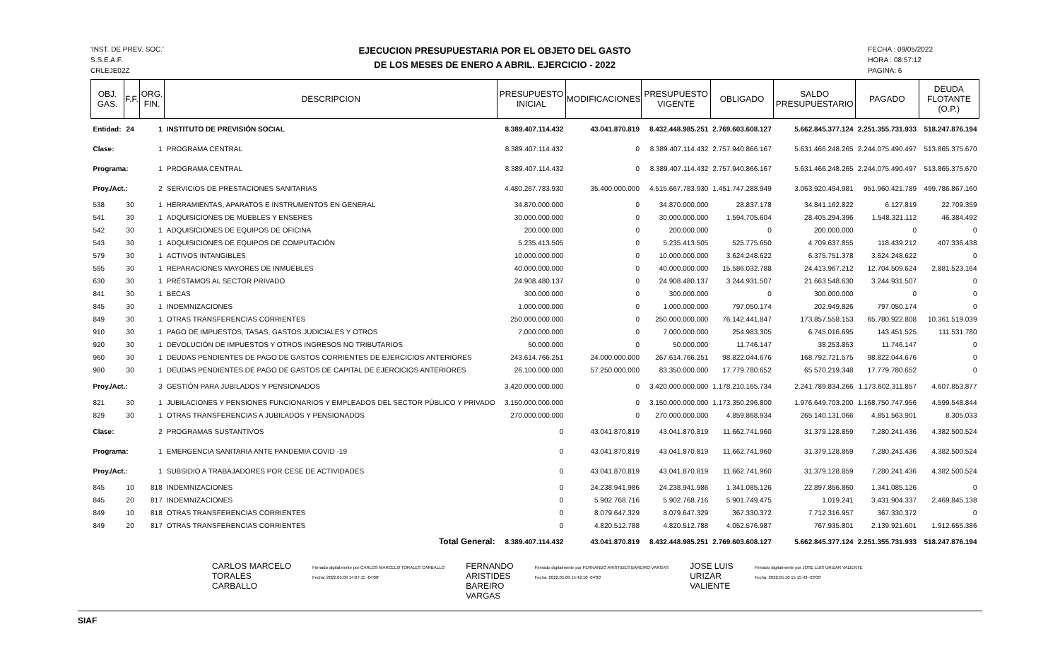'INST. DE PREV. SOC.'
S.S.E.A.F.
CRLEJE02Z
EJECUCION PRESUPUESTARIA POR EL OBJETO DEL GASTO
DE LOS MESES DE ENERO A ABRIL. EJERCICIO - 2022
FECHA : 09/05/2022
HORA : 08:57:12
PAGINA: 6
| OBJ. GAS. | F.F. | ORG. FIN. | DESCRIPCION | PRESUPUESTO INICIAL | MODIFICACIONES | PRESUPUESTO VIGENTE | OBLIGADO | SALDO PRESUPUESTARIO | PAGADO | DEUDA FLOTANTE (O.P.) |
| --- | --- | --- | --- | --- | --- | --- | --- | --- | --- | --- |
| Entidad: | 24 | 1 | INSTITUTO DE PREVISIÓN SOCIAL | 8.389.407.114.432 | 43.041.870.819 | 8.432.448.985.251 | 2.769.603.608.127 | 5.662.845.377.124 | 2.251.355.731.933 | 518.247.876.194 |
| Clase: | | 1 | PROGRAMA CENTRAL | 8.389.407.114.432 | 0 | 8.389.407.114.432 | 2.757.940.866.167 | 5.631.466.248.265 | 2.244.075.490.497 | 513.865.375.670 |
| Programa: | | 1 | PROGRAMA CENTRAL | 8.389.407.114.432 | 0 | 8.389.407.114.432 | 2.757.940.866.167 | 5.631.466.248.265 | 2.244.075.490.497 | 513.865.375.670 |
| Proy./Act.: | | 2 | SERVICIOS DE PRESTACIONES SANITARIAS | 4.480.267.783.930 | 35.400.000.000 | 4.515.667.783.930 | 1.451.747.288.949 | 3.063.920.494.981 | 951.960.421.789 | 499.786.867.160 |
| 538 | 30 | 1 | HERRAMIENTAS, APARATOS E INSTRUMENTOS EN GENERAL | 34.870.000.000 | 0 | 34.870.000.000 | 28.837.178 | 34.841.162.822 | 6.127.819 | 22.709.359 |
| 541 | 30 | 1 | ADQUISICIONES DE MUEBLES Y ENSERES | 30.000.000.000 | 0 | 30.000.000.000 | 1.594.705.604 | 28.405.294.396 | 1.548.321.112 | 46.384.492 |
| 542 | 30 | 1 | ADQUISICIONES DE EQUIPOS DE OFICINA | 200.000.000 | 0 | 200.000.000 | 0 | 200.000.000 | 0 | 0 |
| 543 | 30 | 1 | ADQUISICIONES DE EQUIPOS DE COMPUTACIÓN | 5.235.413.505 | 0 | 5.235.413.505 | 525.775.650 | 4.709.637.855 | 118.439.212 | 407.336.438 |
| 579 | 30 | 1 | ACTIVOS INTANGIBLES | 10.000.000.000 | 0 | 10.000.000.000 | 3.624.248.622 | 6.375.751.378 | 3.624.248.622 | 0 |
| 595 | 30 | 1 | REPARACIONES MAYORES DE INMUEBLES | 40.000.000.000 | 0 | 40.000.000.000 | 15.586.032.788 | 24.413.967.212 | 12.704.509.624 | 2.881.523.164 |
| 630 | 30 | 1 | PRÉSTAMOS AL SECTOR PRIVADO | 24.908.480.137 | 0 | 24.908.480.137 | 3.244.931.507 | 21.663.548.630 | 3.244.931.507 | 0 |
| 841 | 30 | 1 | BECAS | 300.000.000 | 0 | 300.000.000 | 0 | 300.000.000 | 0 | 0 |
| 845 | 30 | 1 | INDEMNIZACIONES | 1.000.000.000 | 0 | 1.000.000.000 | 797.050.174 | 202.949.826 | 797.050.174 | 0 |
| 849 | 30 | 1 | OTRAS TRANSFERENCIAS CORRIENTES | 250.000.000.000 | 0 | 250.000.000.000 | 76.142.441.847 | 173.857.558.153 | 65.780.922.808 | 10.361.519.039 |
| 910 | 30 | 1 | PAGO DE IMPUESTOS, TASAS, GASTOS JUDICIALES Y OTROS | 7.000.000.000 | 0 | 7.000.000.000 | 254.983.305 | 6.745.016.695 | 143.451.525 | 111.531.780 |
| 920 | 30 | 1 | DEVOLUCIÓN DE IMPUESTOS Y OTROS INGRESOS NO TRIBUTARIOS | 50.000.000 | 0 | 50.000.000 | 11.746.147 | 38.253.853 | 11.746.147 | 0 |
| 960 | 30 | 1 | DEUDAS PENDIENTES DE PAGO DE GASTOS CORRIENTES DE EJERCICIOS ANTERIORES | 243.614.766.251 | 24.000.000.000 | 267.614.766.251 | 98.822.044.676 | 168.792.721.575 | 98.822.044.676 | 0 |
| 980 | 30 | 1 | DEUDAS PENDIENTES DE PAGO DE GASTOS DE CAPITAL DE EJERCICIOS ANTERIORES | 26.100.000.000 | 57.250.000.000 | 83.350.000.000 | 17.779.780.652 | 65.570.219.348 | 17.779.780.652 | 0 |
| Proy./Act.: | | 3 | GESTIÓN PARA JUBILADOS Y PENSIONADOS | 3.420.000.000.000 | 0 | 3.420.000.000.000 | 1.178.210.165.734 | 2.241.789.834.266 | 1.173.602.311.857 | 4.607.853.877 |
| 821 | 30 | 1 | JUBILACIONES Y PENSIONES FUNCIONARIOS Y EMPLEADOS DEL SECTOR PÚBLICO Y PRIVADO | 3.150.000.000.000 | 0 | 3.150.000.000.000 | 1.173.350.296.800 | 1.976.649.703.200 | 1.168.750.747.956 | 4.599.548.844 |
| 829 | 30 | 1 | OTRAS TRANSFERENCIAS A JUBILADOS Y PENSIONADOS | 270.000.000.000 | 0 | 270.000.000.000 | 4.859.868.934 | 265.140.131.066 | 4.851.563.901 | 8.305.033 |
| Clase: | | 2 | PROGRAMAS SUSTANTIVOS | 0 | 43.041.870.819 | 43.041.870.819 | 11.662.741.960 | 31.379.128.859 | 7.280.241.436 | 4.382.500.524 |
| Programa: | | 1 | EMERGENCIA SANITARIA ANTE PANDEMIA COVID -19 | 0 | 43.041.870.819 | 43.041.870.819 | 11.662.741.960 | 31.379.128.859 | 7.280.241.436 | 4.382.500.524 |
| Proy./Act.: | | 1 | SUBSIDIO A TRABAJADORES POR CESE DE ACTIVIDADES | 0 | 43.041.870.819 | 43.041.870.819 | 11.662.741.960 | 31.379.128.859 | 7.280.241.436 | 4.382.500.524 |
| 845 | 10 | 818 | INDEMNIZACIONES | 0 | 24.238.941.986 | 24.238.941.986 | 1.341.085.126 | 22.897.856.860 | 1.341.085.126 | 0 |
| 845 | 20 | 817 | INDEMNIZACIONES | 0 | 5.902.768.716 | 5.902.768.716 | 5.901.749.475 | 1.019.241 | 3.431.904.337 | 2.469.845.138 |
| 849 | 10 | 818 | OTRAS TRANSFERENCIAS CORRIENTES | 0 | 8.079.647.329 | 8.079.647.329 | 367.330.372 | 7.712.316.957 | 367.330.372 | 0 |
| 849 | 20 | 817 | OTRAS TRANSFERENCIAS CORRIENTES | 0 | 4.820.512.788 | 4.820.512.788 | 4.052.576.987 | 767.935.801 | 2.139.921.601 | 1.912.655.386 |
| Total General: | | | | 8.389.407.114.432 | 43.041.870.819 | 8.432.448.985.251 | 2.769.603.608.127 | 5.662.845.377.124 | 2.251.355.731.933 | 518.247.876.194 |
CARLOS MARCELO
TORALES
CARBALLO
Firmado digitalmente por CARLOS MARCELO TORALES CARBALLO
Fecha: 2022.05.09 14:07:15 -04'00'
FERNANDO
ARISTIDES
BAREIRO
VARGAS
Firmado digitalmente por FERNANDO ARISTIDES BAREIRO VARGAS
Fecha: 2022.05.09 15:42:10 -04'00'
JOSE LUIS
URIZAR
VALIENTE
Firmado digitalmente por JOSE LUIS URIZAR VALIENTE
Fecha: 2022.05.10 15:15:43 -03'00'
SIAF